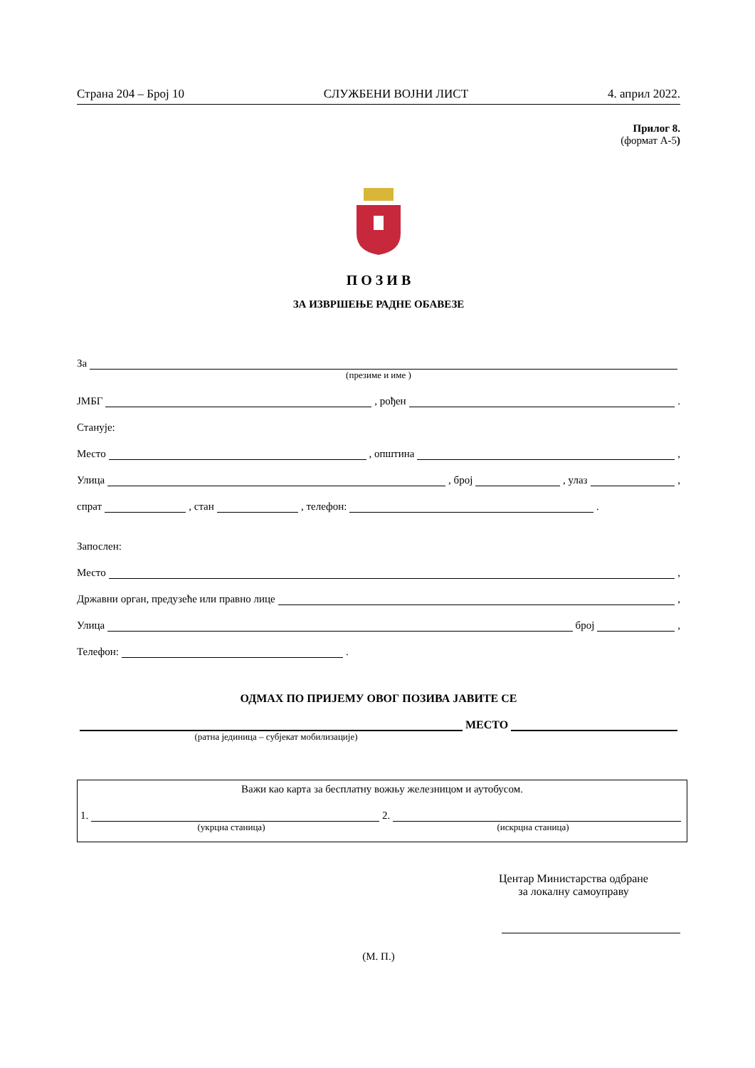Страна 204 – Број 10 СЛУЖБЕНИ ВОЈНИ ЛИСТ 4. април 2022.
Прилог 8.
(формат А-5)
П О З И В
ЗА ИЗВРШЕЊЕ РАДНЕ ОБАВЕЗЕ
За
(презиме и име )
ЈМБГ , рођен .
Станује:
Место , општина ,
Улица , број , улаз ,
спрат , стан , телефон: .
Запослен:
Место ,
Државни орган, предузеће или правно лице ,
Улица број ,
Телефон: .
ОДМАХ ПО ПРИЈЕМУ ОВОГ ПОЗИВА ЈАВИТЕ СЕ
МЕСТО
(ратна јединица – субјекат мобилизације)
Важи као карта за бесплатну вожњу железницом и аутобусом.
1. 2.
(укрцна станица) (искрцна станица)
Центар Министарства одбране
за локалну самоуправу
(М. П.)